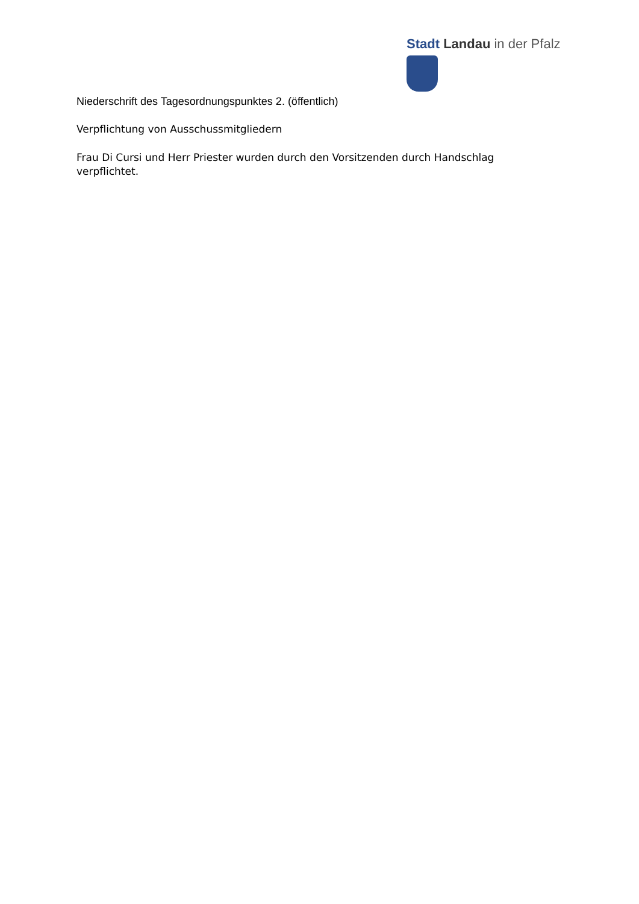Stadt Landau in der Pfalz
Niederschrift des Tagesordnungspunktes 2. (öffentlich)
Verpflichtung von Ausschussmitgliedern
Frau Di Cursi und Herr Priester wurden durch den Vorsitzenden durch Handschlag verpflichtet.